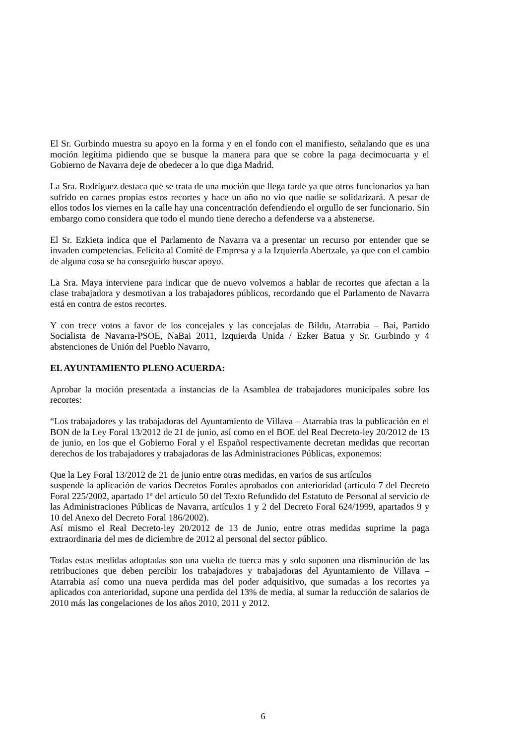El Sr. Gurbindo muestra su apoyo en la forma y en el fondo con el manifiesto, señalando que es una moción legítima pidiendo que se busque la manera para que se cobre la paga decimocuarta y el Gobierno de Navarra deje de obedecer a lo que diga Madrid.
La Sra. Rodríguez destaca que se trata de una moción que llega tarde ya que otros funcionarios ya han sufrido en carnes propias estos recortes y hace un año no vio que nadie se solidarizará. A pesar de ellos todos los viernes en la calle hay una concentración defendiendo el orgullo de ser funcionario. Sin embargo como considera que todo el mundo tiene derecho a defenderse va a abstenerse.
El Sr. Ezkieta indica que el Parlamento de Navarra va a presentar un recurso por entender que se invaden competencias. Felicita al Comité de Empresa y a la Izquierda Abertzale, ya que con el cambio de alguna cosa se ha conseguido buscar apoyo.
La Sra. Maya interviene para indicar que de nuevo volvemos a hablar de recortes que afectan a la clase trabajadora y desmotivan a los trabajadores públicos, recordando que el Parlamento de Navarra está en contra de estos recortes.
Y con trece votos a favor de los concejales y las concejalas de Bildu, Atarrabia – Bai, Partido Socialista de Navarra-PSOE, NaBai 2011, Izquierda Unida / Ezker Batua y Sr. Gurbindo y 4 abstenciones de Unión del Pueblo Navarro,
EL AYUNTAMIENTO PLENO ACUERDA:
Aprobar la moción presentada a instancias de la Asamblea de trabajadores municipales sobre los recortes:
“Los trabajadores y las trabajadoras del Ayuntamiento de Villava – Atarrabia tras la publicación en el BON de la Ley Foral 13/2012 de 21 de junio, así como en el BOE del Real Decreto-ley 20/2012 de 13 de junio, en los que el Gobierno Foral y el Español respectivamente decretan medidas que recortan derechos de los trabajadores y trabajadoras de las Administraciones Públicas, exponemos:
Que la Ley Foral 13/2012 de 21 de junio entre otras medidas, en varios de sus artículos
suspende la aplicación de varios Decretos Forales aprobados con anterioridad (artículo 7 del Decreto Foral 225/2002, apartado 1ª del artículo 50 del Texto Refundido del Estatuto de Personal al servicio de las Administraciones Públicas de Navarra, artículos 1 y 2 del Decreto Foral 624/1999, apartados 9 y 10 del Anexo del Decreto Foral 186/2002).
Así mismo el Real Decreto-ley 20/2012 de 13 de Junio, entre otras medidas suprime la paga extraordinaria del mes de diciembre de 2012 al personal del sector público.
Todas estas medidas adoptadas son una vuelta de tuerca mas y solo suponen una disminución de las retribuciones que deben percibir los trabajadores y trabajadoras del Ayuntamiento de Villava – Atarrabia así como una nueva perdida mas del poder adquisitivo, que sumadas a los recortes ya aplicados con anterioridad, supone una perdida del 13% de media, al sumar la reducción de salarios de 2010 más las congelaciones de los años 2010, 2011 y 2012.
6